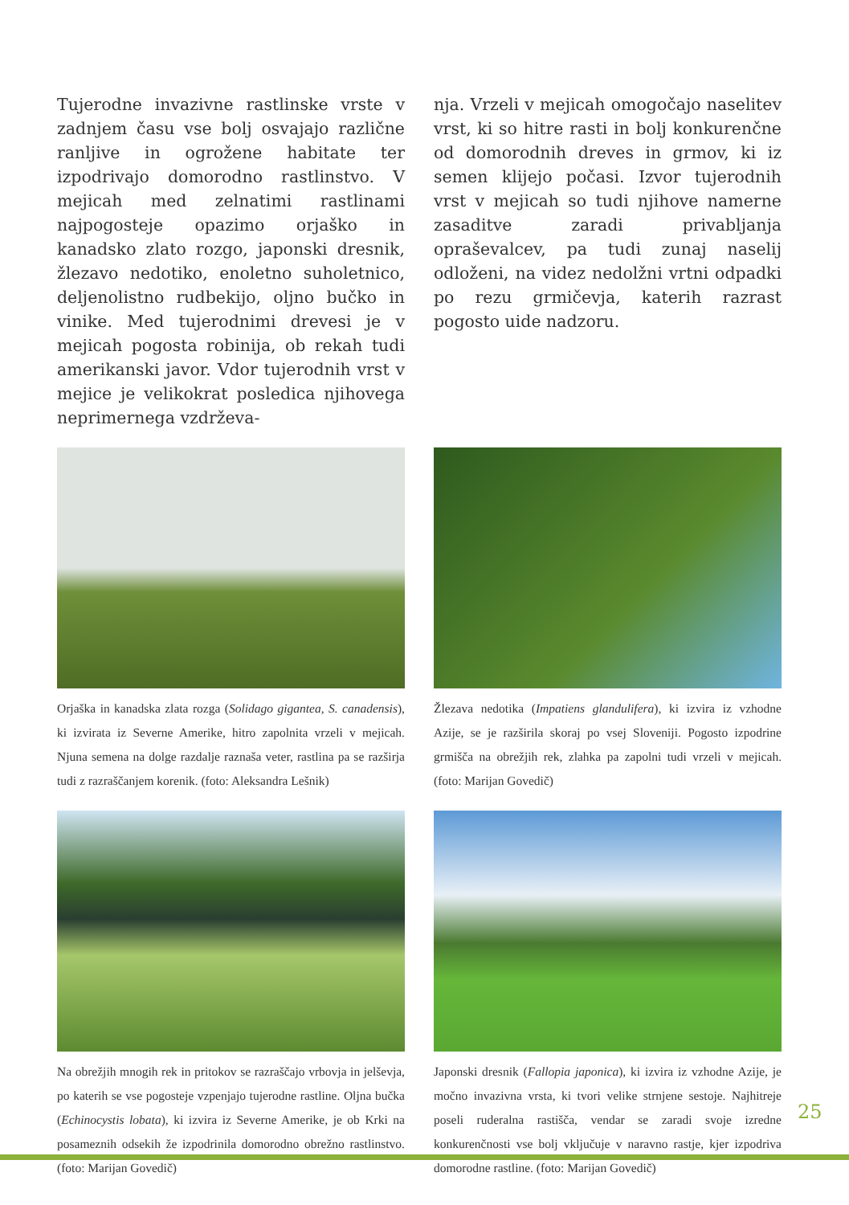Tujerodne invazivne rastlinske vrste v zadnjem času vse bolj osvajajo različne ranljive in ogrožene habitate ter izpodrivajo domorodno rastlinstvo. V mejicah med zelnatimi rastlinami najpogosteje opazimo orjaško in kanadsko zlato rozgo, japonski dresnik, žlezavo nedotiko, enoletno suholetnico, deljenolistno rudbekijo, oljno bučko in vinike. Med tujerodnimi drevesi je v mejicah pogosta robinija, ob rekah tudi amerikanski javor. Vdor tujerodnih vrst v mejice je velikokrat posledica njihovega neprimernega vzdrževa-
nja. Vrzeli v mejicah omogočajo naselitev vrst, ki so hitre rasti in bolj konkurenčne od domorodnih dreves in grmov, ki iz semen klijejo počasi. Izvor tujerodnih vrst v mejicah so tudi njihove namerne zasaditve zaradi privabljanja opraševalcev, pa tudi zunaj naselij odloženi, na videz nedolžni vrtni odpadki po rezu grmičevja, katerih razrast pogosto uide nadzoru.
Orjaška in kanadska zlata rozga (Solidago gigantea, S. canadensis), ki izvirata iz Severne Amerike, hitro zapolnita vrzeli v mejicah. Njuna semena na dolge razdalje raznaša veter, rastlina pa se razširja tudi z razraščanjem korenik. (foto: Aleksandra Lešnik)
Žlezava nedotika (Impatiens glandulifera), ki izvira iz vzhodne Azije, se je razširila skoraj po vsej Sloveniji. Pogosto izpodrine grmišča na obrežjih rek, zlahka pa zapolni tudi vrzeli v mejicah. (foto: Marijan Govedič)
Na obrežjih mnogih rek in pritokov se razraščajo vrbovja in jelševja, po katerih se vse pogosteje vzpenjajo tujerodne rastline. Oljna bučka (Echinocystis lobata), ki izvira iz Severne Amerike, je ob Krki na posameznih odsekih že izpodrinila domorodno obrežno rastlinstvo. (foto: Marijan Govedič)
Japonski dresnik (Fallopia japonica), ki izvira iz vzhodne Azije, je močno invazivna vrsta, ki tvori velike strnjene sestoje. Najhitreje poseli ruderalna rastišča, vendar se zaradi svoje izredne konkurenčnosti vse bolj vključuje v naravno rastje, kjer izpodriva domorodne rastline. (foto: Marijan Govedič)
25